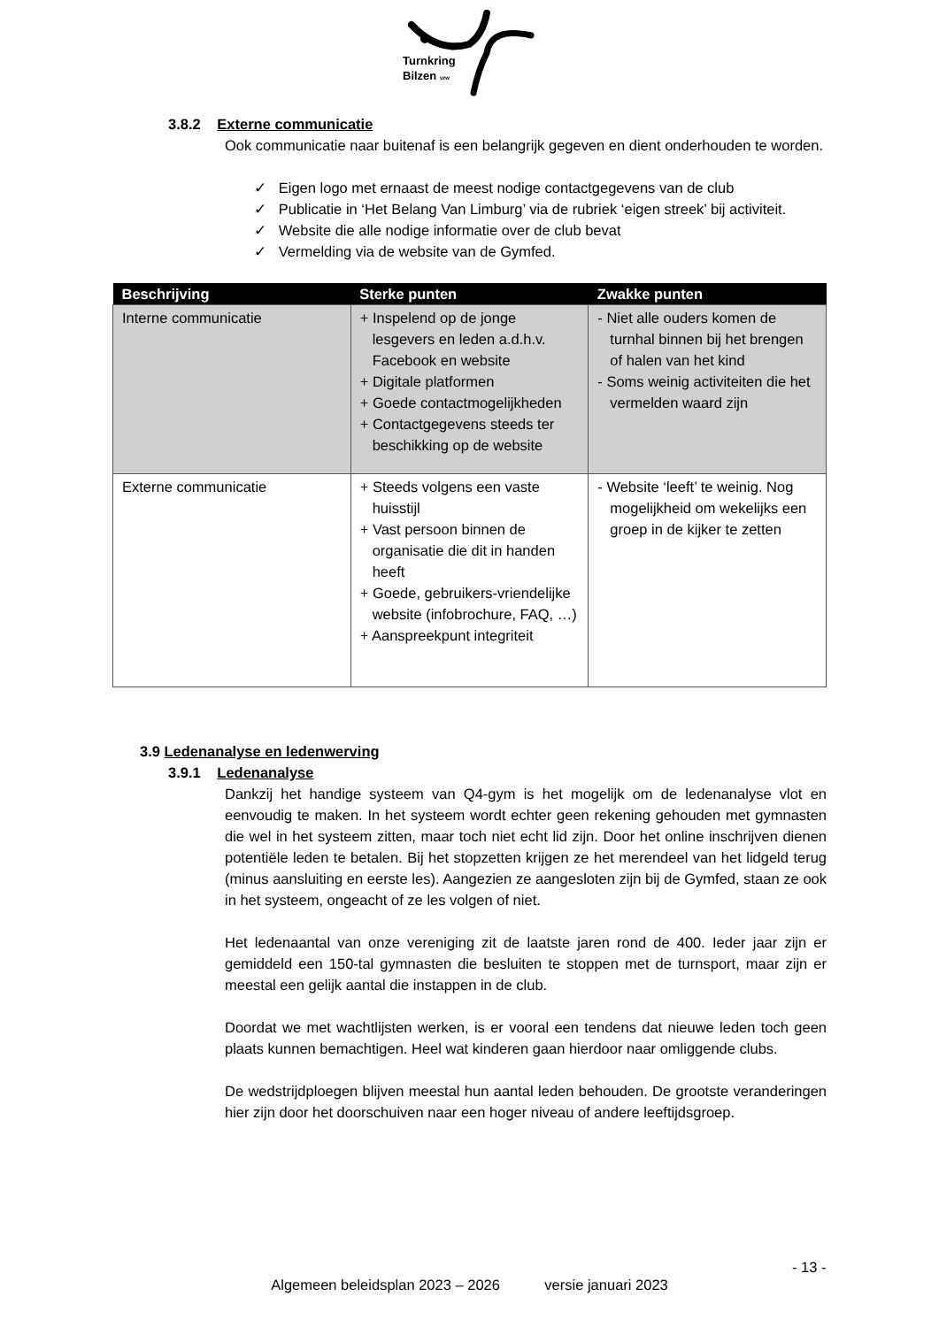Turnkring
Bilzen vzw
3.8.2 Externe communicatie
Ook communicatie naar buitenaf is een belangrijk gegeven en dient onderhouden te worden.
✓ Eigen logo met ernaast de meest nodige contactgegevens van de club
✓ Publicatie in ‘Het Belang Van Limburg’ via de rubriek ‘eigen streek’ bij activiteit.
✓ Website die alle nodige informatie over de club bevat
✓ Vermelding via de website van de Gymfed.
| Beschrijving | Sterke punten | Zwakke punten |
| --- | --- | --- |
| Interne communicatie | + Inspelend op de jonge lesgevers en leden a.d.h.v. Facebook en website + Digitale platformen + Goede contactmogelijkheden + Contactgegevens steeds ter beschikking op de website | - Niet alle ouders komen de turnhal binnen bij het brengen of halen van het kind - Soms weinig activiteiten die het vermelden waard zijn |
| Externe communicatie | + Steeds volgens een vaste huisstijl + Vast persoon binnen de organisatie die dit in handen heeft + Goede, gebruikers-vriendelijke website (infobrochure, FAQ, …) + Aanspreekpunt integriteit | - Website ‘leeft’ te weinig. Nog mogelijkheid om wekelijks een groep in de kijker te zetten |
3.9 Ledenanalyse en ledenwerving
3.9.1 Ledenanalyse
Dankzij het handige systeem van Q4-gym is het mogelijk om de ledenanalyse vlot en eenvoudig te maken. In het systeem wordt echter geen rekening gehouden met gymnasten die wel in het systeem zitten, maar toch niet echt lid zijn. Door het online inschrijven dienen potentiële leden te betalen. Bij het stopzetten krijgen ze het merendeel van het lidgeld terug (minus aansluiting en eerste les). Aangezien ze aangesloten zijn bij de Gymfed, staan ze ook in het systeem, ongeacht of ze les volgen of niet.
Het ledenaantal van onze vereniging zit de laatste jaren rond de 400. Ieder jaar zijn er gemiddeld een 150-tal gymnasten die besluiten te stoppen met de turnsport, maar zijn er meestal een gelijk aantal die instappen in de club.
Doordat we met wachtlijsten werken, is er vooral een tendens dat nieuwe leden toch geen plaats kunnen bemachtigen. Heel wat kinderen gaan hierdoor naar omliggende clubs.
De wedstrijdploegen blijven meestal hun aantal leden behouden. De grootste veranderingen hier zijn door het doorschuiven naar een hoger niveau of andere leeftijdsgroep.
- 13 -
Algemeen beleidsplan 2023 – 2026 versie januari 2023